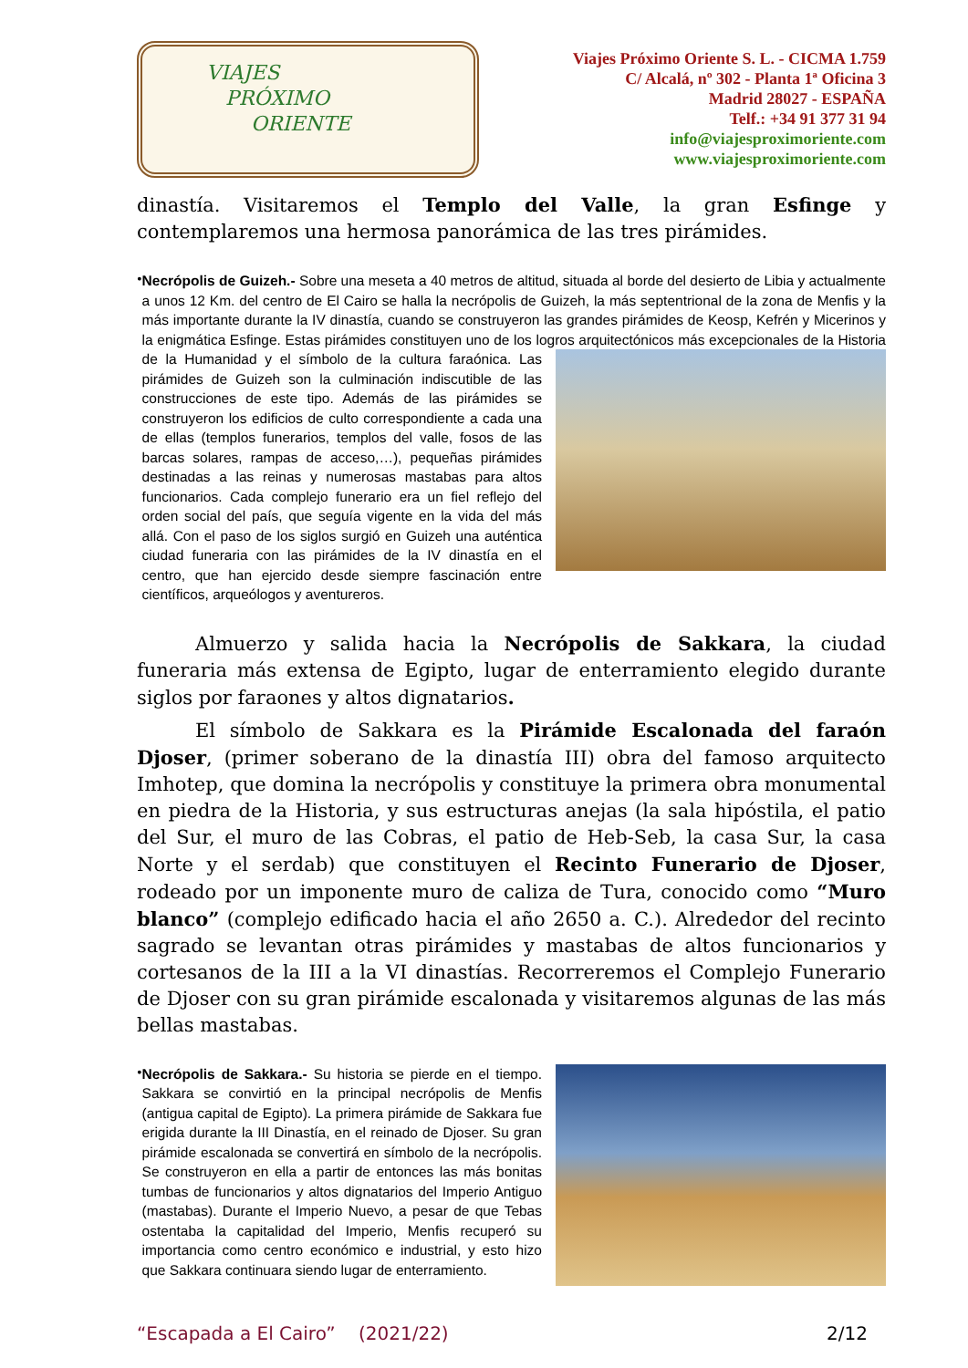VIAJES
PRÓXIMO
ORIENTE
Viajes Próximo Oriente S. L. - CICMA 1.759
C/ Alcalá, nº 302 - Planta 1ª Oficina 3
Madrid 28027 - ESPAÑA
Telf.: +34 91 377 31 94
info@viajesproximoriente.com
www.viajesproximoriente.com
dinastía. Visitaremos el Templo del Valle, la gran Esfinge y contemplaremos una hermosa panorámica de las tres pirámides.
•
Necrópolis de Guizeh.- Sobre una meseta a 40 metros de altitud, situada al borde del desierto de Libia y actualmente a unos 12 Km. del centro de El Cairo se halla la necrópolis de Guizeh, la más septentrional de la zona de Menfis y la más importante durante la IV dinastía, cuando se construyeron las grandes pirámides de Keosp, Kefrén y Micerinos y la enigmática Esfinge. Estas pirámides constituyen uno de los logros arquitectónicos más
excepcionales de la Historia de la Humanidad y el símbolo de la cultura faraónica. Las pirámides de Guizeh son la culminación indiscutible de las construcciones de este tipo. Además de las pirámides se construyeron los edificios de culto correspondiente a cada una de ellas (templos funerarios, templos del valle, fosos de las barcas solares, rampas de acceso,…), pequeñas pirámides destinadas a las reinas y numerosas mastabas para altos funcionarios. Cada complejo funerario era un fiel reflejo del orden social del país, que seguía vigente en la vida del más allá. Con el paso de los siglos surgió en Guizeh una auténtica ciudad funeraria con las pirámides de la IV dinastía en el centro, que han ejercido desde siempre fascinación entre científicos, arqueólogos y aventureros.
Almuerzo y salida hacia la Necrópolis de Sakkara, la ciudad funeraria más extensa de Egipto, lugar de enterramiento elegido durante siglos por faraones y altos dignatarios.
El símbolo de Sakkara es la Pirámide Escalonada del faraón Djoser, (primer soberano de la dinastía III) obra del famoso arquitecto Imhotep, que domina la necrópolis y constituye la primera obra monumental en piedra de la Historia, y sus estructuras anejas (la sala hipóstila, el patio del Sur, el muro de las Cobras, el patio de Heb-Seb, la casa Sur, la casa Norte y el serdab) que constituyen el Recinto Funerario de Djoser, rodeado por un imponente muro de caliza de Tura, conocido como “Muro blanco” (complejo edificado hacia el año 2650 a. C.). Alrededor del recinto sagrado se levantan otras pirámides y mastabas de altos funcionarios y cortesanos de la III a la VI dinastías. Recorreremos el Complejo Funerario de Djoser con su gran pirámide escalonada y visitaremos algunas de las más bellas mastabas.
•
Necrópolis de Sakkara.- Su historia se pierde en el tiempo. Sakkara se convirtió en la principal necrópolis de Menfis (antigua capital de Egipto). La primera pirámide de Sakkara fue erigida durante la III Dinastía, en el reinado de Djoser. Su gran pirámide escalonada se convertirá en símbolo de la necrópolis. Se construyeron en ella a partir de entonces las más bonitas tumbas de funcionarios y altos dignatarios del Imperio Antiguo (mastabas). Durante el Imperio Nuevo, a pesar de que Tebas ostentaba la capitalidad del Imperio, Menfis recuperó su importancia como centro económico e industrial, y esto hizo que Sakkara continuara siendo lugar de enterramiento.
“Escapada a El Cairo” (2021/22) 2/12